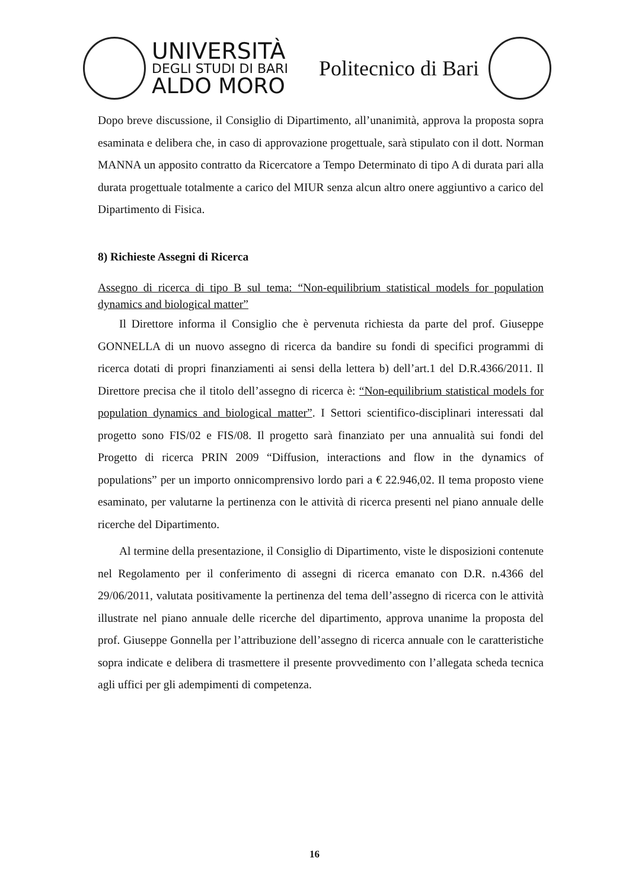UNIVERSITÀ
DEGLI STUDI DI BARI
ALDO MORO
Politecnico di Bari
Dopo breve discussione, il Consiglio di Dipartimento, all’unanimità, approva la proposta sopra esaminata e delibera che, in caso di approvazione progettuale, sarà stipulato con il dott. Norman MANNA un apposito contratto da Ricercatore a Tempo Determinato di tipo A di durata pari alla durata progettuale totalmente a carico del MIUR senza alcun altro onere aggiuntivo a carico del Dipartimento di Fisica.
8) Richieste Assegni di Ricerca
Assegno di ricerca di tipo B sul tema: “Non-equilibrium statistical models for population dynamics and biological matter”
Il Direttore informa il Consiglio che è pervenuta richiesta da parte del prof. Giuseppe GONNELLA di un nuovo assegno di ricerca da bandire su fondi di specifici programmi di ricerca dotati di propri finanziamenti ai sensi della lettera b) dell’art.1 del D.R.4366/2011. Il Direttore precisa che il titolo dell’assegno di ricerca è: “Non-equilibrium statistical models for population dynamics and biological matter”. I Settori scientifico-disciplinari interessati dal progetto sono FIS/02 e FIS/08. Il progetto sarà finanziato per una annualità sui fondi del Progetto di ricerca PRIN 2009 “Diffusion, interactions and flow in the dynamics of populations” per un importo onnicomprensivo lordo pari a € 22.946,02. Il tema proposto viene esaminato, per valutarne la pertinenza con le attività di ricerca presenti nel piano annuale delle ricerche del Dipartimento.
Al termine della presentazione, il Consiglio di Dipartimento, viste le disposizioni contenute nel Regolamento per il conferimento di assegni di ricerca emanato con D.R. n.4366 del 29/06/2011, valutata positivamente la pertinenza del tema dell’assegno di ricerca con le attività illustrate nel piano annuale delle ricerche del dipartimento, approva unanime la proposta del prof. Giuseppe Gonnella per l’attribuzione dell’assegno di ricerca annuale con le caratteristiche sopra indicate e delibera di trasmettere il presente provvedimento con l’allegata scheda tecnica agli uffici per gli adempimenti di competenza.
16